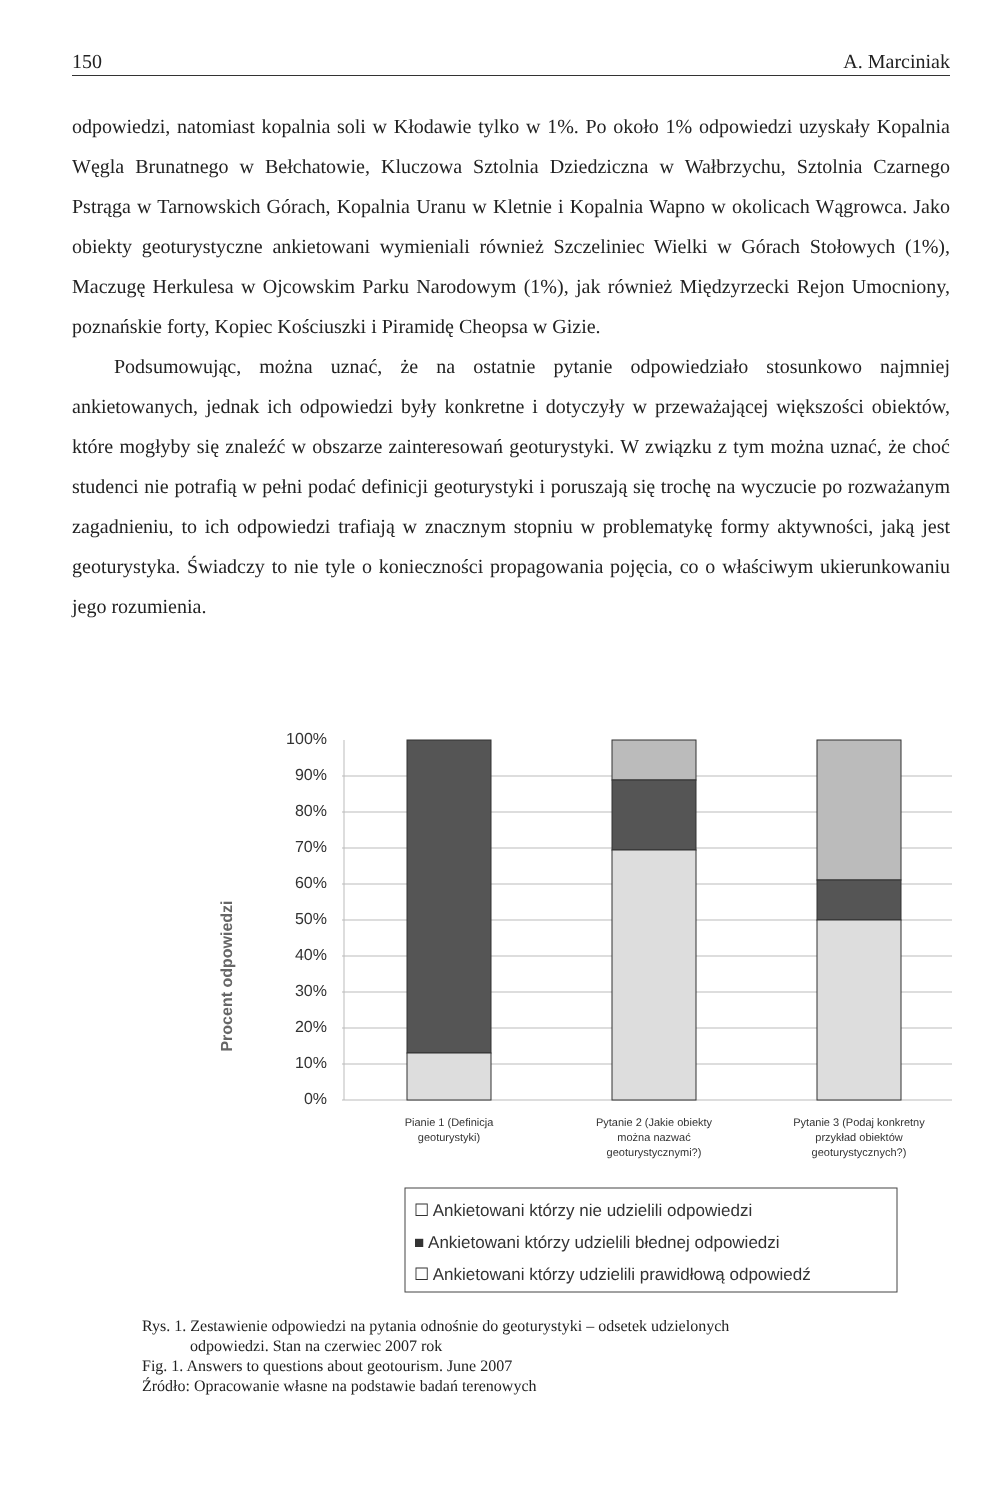150 A. Marciniak
odpowiedzi, natomiast kopalnia soli w Kłodawie tylko w 1%. Po około 1% odpowiedzi uzyskały Kopalnia Węgla Brunatnego w Bełchatowie, Kluczowa Sztolnia Dziedziczna w Wałbrzychu, Sztolnia Czarnego Pstrąga w Tarnowskich Górach, Kopalnia Uranu w Kletnie i Kopalnia Wapno w okolicach Wągrowca. Jako obiekty geoturystyczne ankietowani wymieniali również Szczeliniec Wielki w Górach Stołowych (1%), Maczugę Herkulesa w Ojcowskim Parku Narodowym (1%), jak również Międzyrzecki Rejon Umocniony, poznańskie forty, Kopiec Kościuszki i Piramidę Cheopsa w Gizie.
Podsumowując, można uznać, że na ostatnie pytanie odpowiedziało stosunkowo najmniej ankietowanych, jednak ich odpowiedzi były konkretne i dotyczyły w przeważającej większości obiektów, które mogłyby się znaleźć w obszarze zainteresowań geoturystyki. W związku z tym można uznać, że choć studenci nie potrafią w pełni podać definicji geoturystyki i poruszają się trochę na wyczucie po rozważanym zagadnieniu, to ich odpowiedzi trafiają w znacznym stopniu w problematykę formy aktywności, jaką jest geoturystyka. Świadczy to nie tyle o konieczności propagowania pojęcia, co o właściwym ukierunkowaniu jego rozumienia.
Procent odpowiedzi
100%
90%
80%
70%
60%
50%
40%
30%
20%
10%
0%
Pianie 1 (Definicja
geoturystyki)
Pytanie 2 (Jakie obiekty
można nazwać
geoturystycznymi?)
Pytanie 3 (Podaj konkretny
przykład obiektów
geoturystycznych?)
☐ Ankietowani którzy nie udzielili odpowiedzi
■ Ankietowani którzy udzielili błednej odpowiedzi
☐ Ankietowani którzy udzielili prawidłową odpowiedź
Rys. 1. Zestawienie odpowiedzi na pytania odnośnie do geoturystyki – odsetek udzielonych
odpowiedzi. Stan na czerwiec 2007 rok
Fig. 1. Answers to questions about geotourism. June 2007
Źródło: Opracowanie własne na podstawie badań terenowych